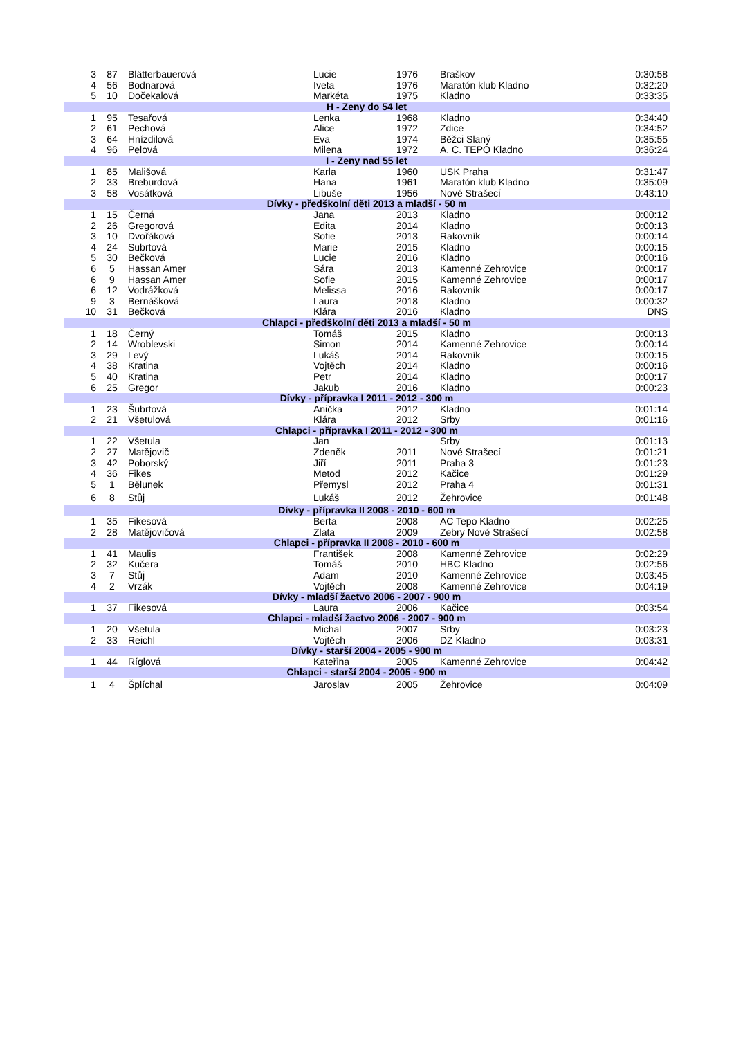| 3 | 87 | Blätterbauerová | Lucie | 1976 | Braškov | 0:30:58 |
| 4 | 56 | Bodnarová | Iveta | 1976 | Maratón klub Kladno | 0:32:20 |
| 5 | 10 | Dočekalová | Markéta | 1975 | Kladno | 0:33:35 |
| H - Zeny do 54 let | | | | | | |
| 1 | 95 | Tesařová | Lenka | 1968 | Kladno | 0:34:40 |
| 2 | 61 | Pechová | Alice | 1972 | Zdice | 0:34:52 |
| 3 | 64 | Hnízdilová | Eva | 1974 | Běžci Slaný | 0:35:55 |
| 4 | 96 | Pelová | Milena | 1972 | A. C. TEPO Kladno | 0:36:24 |
| I - Zeny nad 55 let | | | | | | |
| 1 | 85 | Mališová | Karla | 1960 | USK Praha | 0:31:47 |
| 2 | 33 | Breburdová | Hana | 1961 | Maratón klub Kladno | 0:35:09 |
| 3 | 58 | Vosátková | Libuše | 1956 | Nové Strašecí | 0:43:10 |
| Dívky - předškolní děti 2013 a mladší - 50 m | | | | | | |
| 1 | 15 | Černá | Jana | 2013 | Kladno | 0:00:12 |
| 2 | 26 | Gregorová | Edita | 2014 | Kladno | 0:00:13 |
| 3 | 10 | Dvořáková | Sofie | 2013 | Rakovník | 0:00:14 |
| 4 | 24 | Subrtová | Marie | 2015 | Kladno | 0:00:15 |
| 5 | 30 | Bečková | Lucie | 2016 | Kladno | 0:00:16 |
| 6 | 5 | Hassan Amer | Sára | 2013 | Kamenné Zehrovice | 0:00:17 |
| 6 | 9 | Hassan Amer | Sofie | 2015 | Kamenné Zehrovice | 0:00:17 |
| 6 | 12 | Vodrážková | Melissa | 2016 | Rakovník | 0:00:17 |
| 9 | 3 | Bernášková | Laura | 2018 | Kladno | 0:00:32 |
| 10 | 31 | Bečková | Klára | 2016 | Kladno | DNS |
| Chlapci - předškolní děti 2013 a mladší - 50 m | | | | | | |
| 1 | 18 | Černý | Tomáš | 2015 | Kladno | 0:00:13 |
| 2 | 14 | Wroblevski | Simon | 2014 | Kamenné Zehrovice | 0:00:14 |
| 3 | 29 | Levý | Lukáš | 2014 | Rakovník | 0:00:15 |
| 4 | 38 | Kratina | Vojtěch | 2014 | Kladno | 0:00:16 |
| 5 | 40 | Kratina | Petr | 2014 | Kladno | 0:00:17 |
| 6 | 25 | Gregor | Jakub | 2016 | Kladno | 0:00:23 |
| Dívky - přípravka I 2011 - 2012 - 300 m | | | | | | |
| 1 | 23 | Šubrtová | Anička | 2012 | Kladno | 0:01:14 |
| 2 | 21 | Všetulová | Klára | 2012 | Srby | 0:01:16 |
| Chlapci - přípravka I 2011 - 2012 - 300 m | | | | | | |
| 1 | 22 | Všetula | Jan | | Srby | 0:01:13 |
| 2 | 27 | Matějovič | Zdeněk | 2011 | Nové Strašecí | 0:01:21 |
| 3 | 42 | Poborský | Jiří | 2011 | Praha 3 | 0:01:23 |
| 4 | 36 | Fikes | Metod | 2012 | Kačice | 0:01:29 |
| 5 | 1 | Bělunek | Přemysl | 2012 | Praha 4 | 0:01:31 |
| 6 | 8 | Stůj | Lukáš | 2012 | Žehrovice | 0:01:48 |
| Dívky - přípravka II 2008 - 2010 - 600 m | | | | | | |
| 1 | 35 | Fikesová | Berta | 2008 | AC Tepo Kladno | 0:02:25 |
| 2 | 28 | Matějovičová | Zlata | 2009 | Zebry Nové Strašecí | 0:02:58 |
| Chlapci - přípravka II 2008 - 2010 - 600 m | | | | | | |
| 1 | 41 | Maulis | František | 2008 | Kamenné Zehrovice | 0:02:29 |
| 2 | 32 | Kučera | Tomáš | 2010 | HBC Kladno | 0:02:56 |
| 3 | 7 | Stůj | Adam | 2010 | Kamenné Zehrovice | 0:03:45 |
| 4 | 2 | Vrzák | Vojtěch | 2008 | Kamenné Zehrovice | 0:04:19 |
| Dívky - mladší žactvo 2006 - 2007 - 900 m | | | | | | |
| 1 | 37 | Fikesová | Laura | 2006 | Kačice | 0:03:54 |
| Chlapci - mladší žactvo 2006 - 2007 - 900 m | | | | | | |
| 1 | 20 | Všetula | Michal | 2007 | Srby | 0:03:23 |
| 2 | 33 | Reichl | Vojtěch | 2006 | DZ Kladno | 0:03:31 |
| Dívky - starší 2004 - 2005 - 900 m | | | | | | |
| 1 | 44 | Ríglová | Kateřina | 2005 | Kamenné Zehrovice | 0:04:42 |
| Chlapci - starší 2004 - 2005 - 900 m | | | | | | |
| 1 | 4 | Šplíchal | Jaroslav | 2005 | Žehrovice | 0:04:09 |